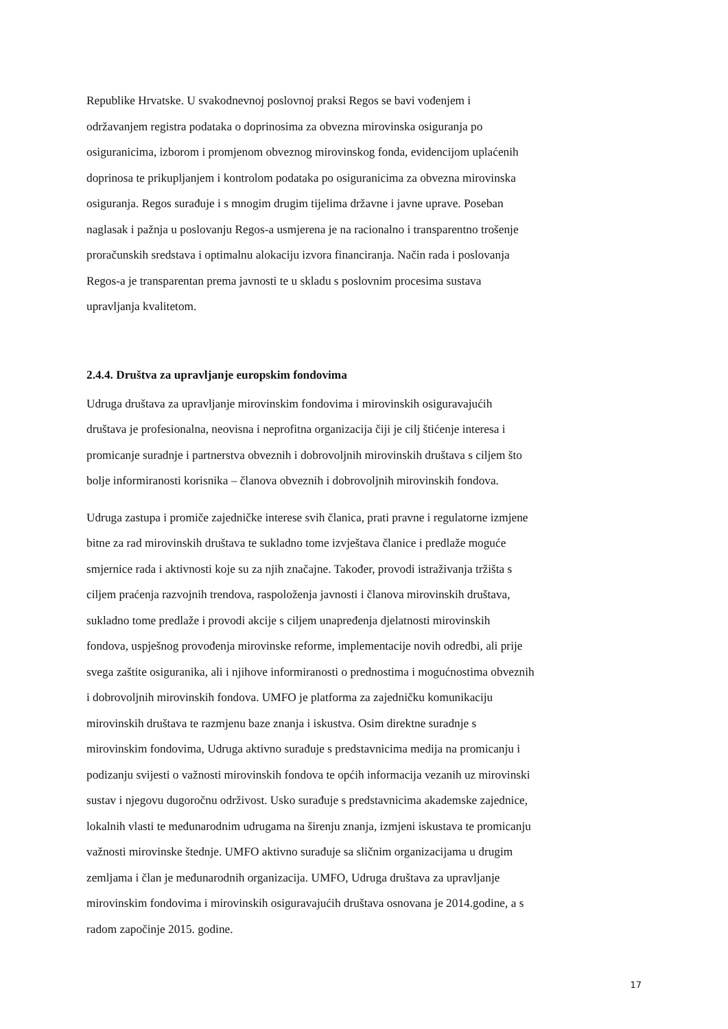Republike Hrvatske. U svakodnevnoj poslovnoj praksi Regos se bavi vođenjem i
održavanjem registra podataka o doprinosima za obvezna mirovinska osiguranja po
osiguranicima, izborom i promjenom obveznog mirovinskog fonda, evidencijom uplaćenih
doprinosa te prikupljanjem i kontrolom podataka po osiguranicima za obvezna mirovinska
osiguranja. Regos surađuje i s mnogim drugim tijelima državne i javne uprave. Poseban
naglasak i pažnja u poslovanju Regos-a usmjerena je na racionalno i transparentno trošenje
proračunskih sredstava i optimalnu alokaciju izvora financiranja. Način rada i poslovanja
Regos-a je transparentan prema javnosti te u skladu s poslovnim procesima sustava
upravljanja kvalitetom.
2.4.4. Društva za upravljanje europskim fondovima
Udruga društava za upravljanje mirovinskim fondovima i mirovinskih osiguravajućih
društava je profesionalna, neovisna i neprofitna organizacija čiji je cilj štićenje interesa i
promicanje suradnje i partnerstva obveznih i dobrovoljnih mirovinskih društava s ciljem što
bolje informiranosti korisnika – članova obveznih i dobrovoljnih mirovinskih fondova.
Udruga zastupa i promiče zajedničke interese svih članica, prati pravne i regulatorne izmjene
bitne za rad mirovinskih društava te sukladno tome izvještava članice i predlaže moguće
smjernice rada i aktivnosti koje su za njih značajne. Također, provodi istraživanja tržišta s
ciljem praćenja razvojnih trendova, raspoloženja javnosti i članova mirovinskih društava,
sukladno tome predlaže i provodi akcije s ciljem unapređenja djelatnosti mirovinskih
fondova, uspješnog provođenja mirovinske reforme, implementacije novih odredbi, ali prije
svega zaštite osiguranika, ali i njihove informiranosti o prednostima i mogućnostima obveznih
i dobrovoljnih mirovinskih fondova. UMFO je platforma za zajedničku komunikaciju
mirovinskih društava te razmjenu baze znanja i iskustva. Osim direktne suradnje s
mirovinskim fondovima, Udruga aktivno surađuje s predstavnicima medija na promicanju i
podizanju svijesti o važnosti mirovinskih fondova te općih informacija vezanih uz mirovinski
sustav i njegovu dugoročnu održivost. Usko surađuje s predstavnicima akademske zajednice,
lokalnih vlasti te međunarodnim udrugama na širenju znanja, izmjeni iskustava te promicanju
važnosti mirovinske štednje. UMFO aktivno surađuje sa sličnim organizacijama u drugim
zemljama i član je međunarodnih organizacija. UMFO, Udruga društava za upravljanje
mirovinskim fondovima i mirovinskih osiguravajućih društava osnovana je 2014.godine, a s
radom započinje 2015. godine.
17